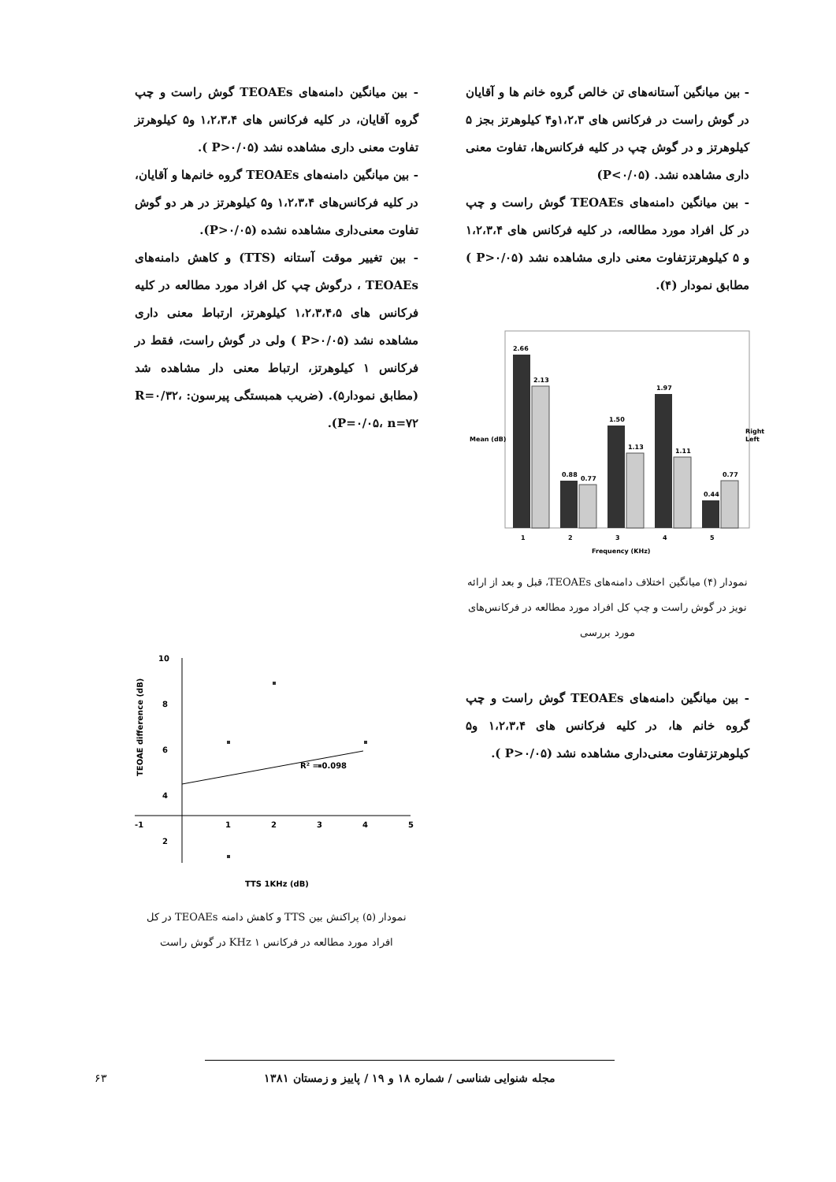- بین میانگین آستانه‌های تن خالص گروه خانم ها و آقایان در گوش راست در فرکانس های ۱،۲،۳و۴ کیلوهرتز بجز ۵ کیلوهرتز و در گوش چپ در کلیه فرکانس‌ها، تفاوت معنی داری مشاهده نشد. (P<۰/۰۵)
- بین میانگین دامنه‌های TEOAEs گوش راست و چپ در کل افراد مورد مطالعه، در کلیه فرکانس های ۱،۲،۳،۴ و ۵ کیلوهرتزتفاوت معنی داری مشاهده نشد (P>۰/۰۵ ) مطابق نمودار (۴).
2.66
2.13
0.88
0.77
1.50
1.13
1.97
1.11
0.44
0.77
1
2
3
4
5
Frequency (KHz)
Mean (dB)
Right
Left
نمودار (۴) میانگین اختلاف دامنه‌های TEOAEs، قبل و بعد از ارائه نویز در گوش راست و چپ کل افراد مورد مطالعه در فرکانس‌های مورد بررسی
- بین میانگین دامنه‌های TEOAEs گوش راست و چپ گروه خانم ها، در کلیه فرکانس های ۱،۲،۳،۴ و۵ کیلوهرتزتفاوت معنی‌داری مشاهده نشد (P>۰/۰۵ ).
- بین میانگین دامنه‌های TEOAEs گوش راست و چپ گروه آقایان، در کلیه فرکانس های ۱،۲،۳،۴ و۵ کیلوهرتز تفاوت معنی داری مشاهده نشد (P>۰/۰۵ ).
- بین میانگین دامنه‌های TEOAEs گروه خانم‌ها و آقایان، در کلیه فرکانس‌های ۱،۲،۳،۴ و۵ کیلوهرتز در هر دو گوش تفاوت معنی‌داری مشاهده نشده (P>۰/۰۵).
- بین تغییر موقت آستانه (TTS) و کاهش دامنه‌های TEOAEs ، درگوش چپ کل افراد مورد مطالعه در کلیه فرکانس های ۱،۲،۳،۴،۵ کیلوهرتز، ارتباط معنی داری مشاهده نشد (P>۰/۰۵ ) ولی در گوش راست، فقط در فرکانس ۱ کیلوهرتز، ارتباط معنی دار مشاهده شد (مطابق نمودار۵). (ضریب همبستگی پیرسون: R=۰/۳۲، P=۰/۰۵، n=۷۲).
10
8
6
4
2
-1
1
2
3
4
5
R² = 0.098
TTS 1KHz (dB)
TEOAE difference (dB)
نمودار (۵) پراکنش بین TTS و کاهش دامنه TEOAEs در کل افراد مورد مطالعه در فرکانس ۱ KHz در گوش راست
۶۳
مجله شنوایی شناسی / شماره ۱۸ و ۱۹ / پاییز و زمستان ۱۳۸۱